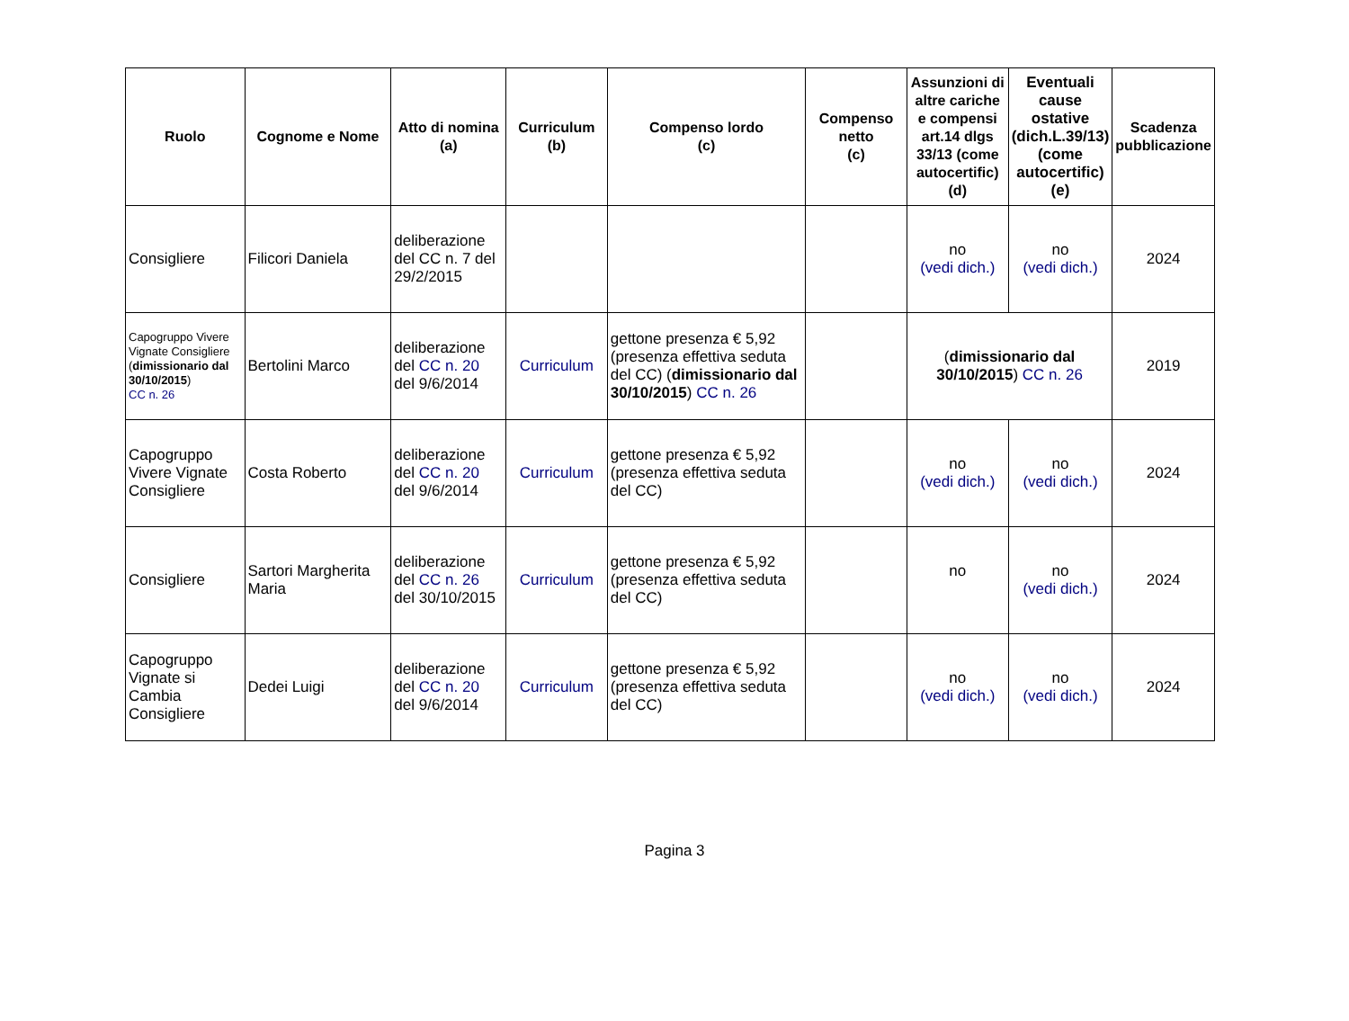| Ruolo | Cognome e Nome | Atto di nomina (a) | Curriculum (b) | Compenso lordo (c) | Compenso netto (c) | Assunzioni di altre cariche e compensi art.14 dlgs 33/13 (come autocertific) (d) | Eventuali cause ostative (dich.L.39/13) (come autocertific) (e) | Scadenza pubblicazione |
| --- | --- | --- | --- | --- | --- | --- | --- | --- |
| Consigliere | Filicori Daniela | deliberazione del CC n. 7 del 29/2/2015 | | | | no (vedi dich.) | no (vedi dich.) | 2024 |
| Capogruppo Vivere Vignate Consigliere ( dimissionario dal 30/10/2015 ) CC n. 26 | Bertolini Marco | deliberazione del CC n. 20 del 9/6/2014 | Curriculum | gettone presenza € 5,92 (presenza effettiva seduta del CC) ( dimissionario dal 30/10/2015 ) CC n. 26 | | ( dimissionario dal 30/10/2015 ) CC n. 26 | | 2019 |
| Capogruppo Vivere Vignate Consigliere | Costa Roberto | deliberazione del CC n. 20 del 9/6/2014 | Curriculum | gettone presenza € 5,92 (presenza effettiva seduta del CC) | | no (vedi dich.) | no (vedi dich.) | 2024 |
| Consigliere | Sartori Margherita Maria | deliberazione del CC n. 26 del 30/10/2015 | Curriculum | gettone presenza € 5,92 (presenza effettiva seduta del CC) | | no | no (vedi dich.) | 2024 |
| Capogruppo Vignate si Cambia Consigliere | Dedei Luigi | deliberazione del CC n. 20 del 9/6/2014 | Curriculum | gettone presenza € 5,92 (presenza effettiva seduta del CC) | | no (vedi dich.) | no (vedi dich.) | 2024 |
Pagina 3